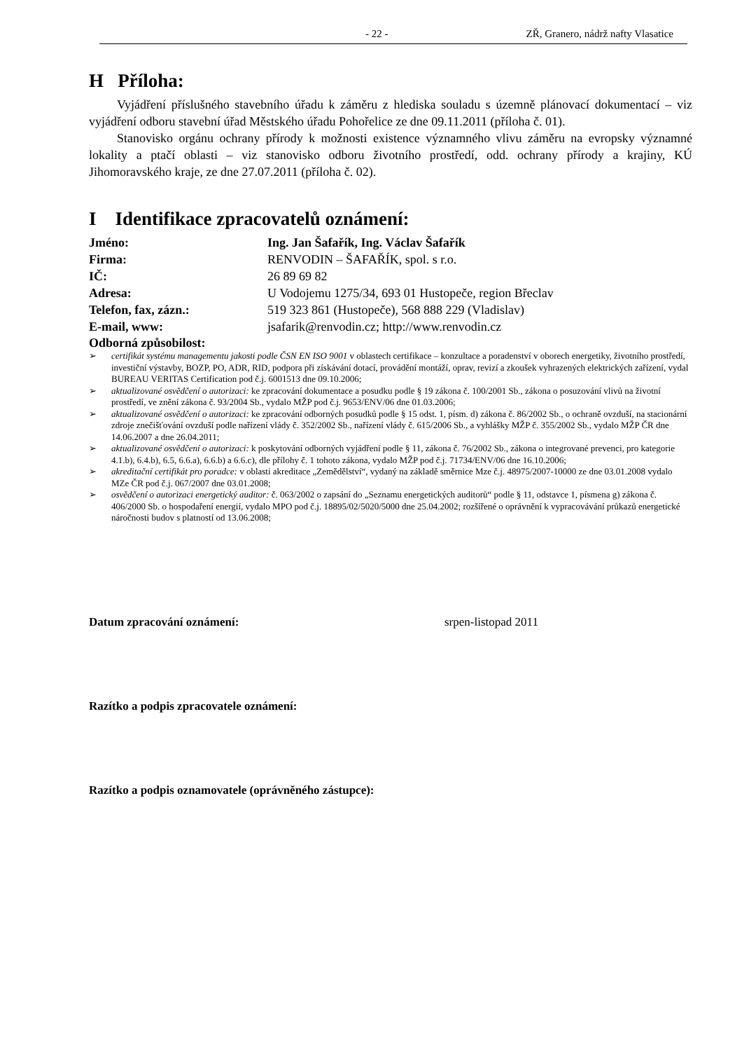- 22 - ZŘ, Granero, nádrž nafty Vlasatice
H Příloha:
Vyjádření příslušného stavebního úřadu k záměru z hlediska souladu s územně plánovací dokumentací – viz vyjádření odboru stavební úřad Městského úřadu Pohořelice ze dne 09.11.2011 (příloha č. 01).
Stanovisko orgánu ochrany přírody k možnosti existence významného vlivu záměru na evropsky významné lokality a ptačí oblasti – viz stanovisko odboru životního prostředí, odd. ochrany přírody a krajiny, KÚ Jihomoravského kraje, ze dne 27.07.2011 (příloha č. 02).
I Identifikace zpracovatelů oznámení:
| Jméno: | Ing. Jan Šafařík, Ing. Václav Šafařík |
| Firma: | RENVODIN – ŠAFAŘÍK, spol. s r.o. |
| IČ: | 26 89 69 82 |
| Adresa: | U Vodojemu 1275/34, 693 01 Hustopeče, region Břeclav |
| Telefon, fax, zázn.: | 519 323 861 (Hustopeče), 568 888 229 (Vladislav) |
| E-mail, www: | jsafarik@renvodin.cz; http://www.renvodin.cz |
Odborná způsobilost:
➢ certifikát systému managementu jakosti podle ČSN EN ISO 9001 v oblastech certifikace – konzultace a poradenství v oborech energetiky, životního prostředí, investiční výstavby, BOZP, PO, ADR, RID, podpora při získávání dotací, provádění montáží, oprav, revizí a zkoušek vyhrazených elektrických zařízení, vydal BUREAU VERITAS Certification pod č.j. 6001513 dne 09.10.2006;
➢ aktualizované osvědčení o autorizaci: ke zpracování dokumentace a posudku podle § 19 zákona č. 100/2001 Sb., zákona o posuzování vlivů na životní prostředí, ve znění zákona č. 93/2004 Sb., vydalo MŽP pod č.j. 9653/ENV/06 dne 01.03.2006;
➢ aktualizované osvědčení o autorizaci: ke zpracování odborných posudků podle § 15 odst. 1, písm. d) zákona č. 86/2002 Sb., o ochraně ovzduší, na stacionární zdroje znečišťování ovzduší podle nařízení vlády č. 352/2002 Sb., nařízení vlády č. 615/2006 Sb., a vyhlášky MŽP č. 355/2002 Sb., vydalo MŽP ČR dne 14.06.2007 a dne 26.04.2011;
➢ aktualizované osvědčení o autorizaci: k poskytování odborných vyjádření podle § 11, zákona č. 76/2002 Sb., zákona o integrované prevenci, pro kategorie 4.1.b), 6.4.b), 6.5, 6.6.a), 6.6.b) a 6.6.c), dle přílohy č. 1 tohoto zákona, vydalo MŽP pod č.j. 71734/ENV/06 dne 16.10.2006;
➢ akreditační certifikát pro poradce: v oblasti akreditace „Zemědělství“, vydaný na základě směrnice Mze č.j. 48975/2007-10000 ze dne 03.01.2008 vydalo MZe ČR pod č.j. 067/2007 dne 03.01.2008;
➢ osvědčení o autorizaci energetický auditor: č. 063/2002 o zapsání do „Seznamu energetických auditorů“ podle § 11, odstavce 1, písmena g) zákona č. 406/2000 Sb. o hospodaření energií, vydalo MPO pod č.j. 18895/02/5020/5000 dne 25.04.2002; rozšířené o oprávnění k vypracovávání průkazů energetické náročnosti budov s platností od 13.06.2008;
Datum zpracování oznámení: srpen-listopad 2011
Razítko a podpis zpracovatele oznámení:
Razítko a podpis oznamovatele (oprávněného zástupce):